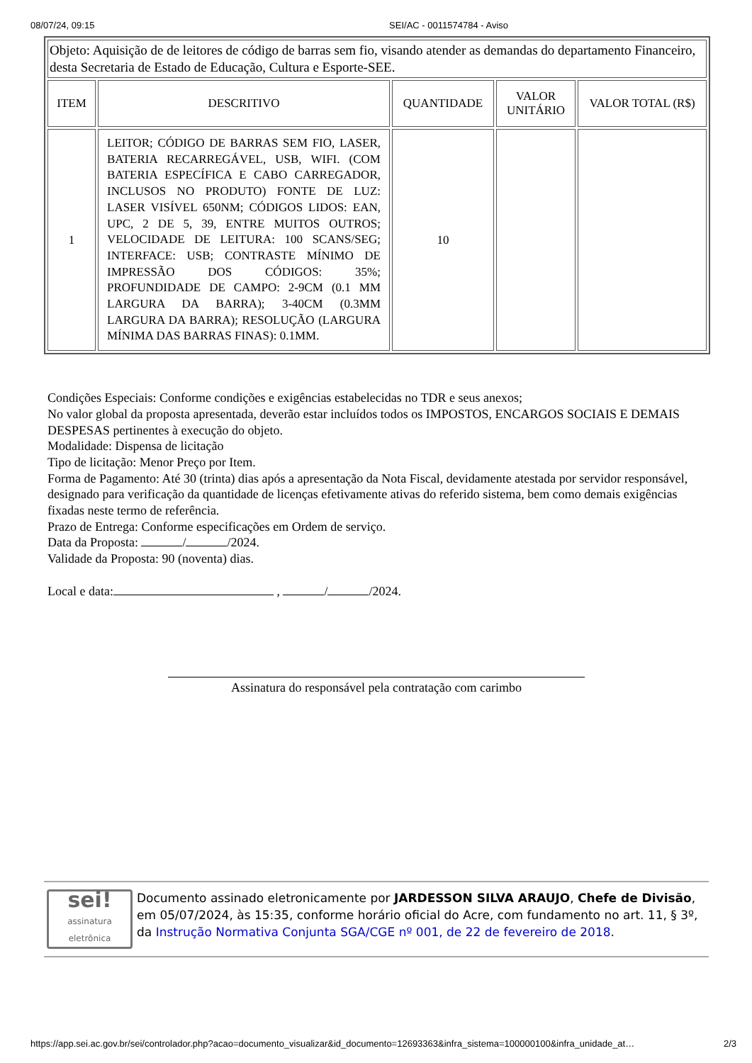08/07/24, 09:15 SEI/AC - 0011574784 - Aviso
| Objeto: Aquisição de de leitores de código de barras sem fio, visando atender as demandas do departamento Financeiro, desta Secretaria de Estado de Educação, Cultura e Esporte-SEE. | | | | |
| ITEM | DESCRITIVO | QUANTIDADE | VALOR UNITÁRIO | VALOR TOTAL (R$) |
| 1 | LEITOR; CÓDIGO DE BARRAS SEM FIO, LASER, BATERIA RECARREGÁVEL, USB, WIFI. (COM BATERIA ESPECÍFICA E CABO CARREGADOR, INCLUSOS NO PRODUTO) FONTE DE LUZ: LASER VISÍVEL 650NM; CÓDIGOS LIDOS: EAN, UPC, 2 DE 5, 39, ENTRE MUITOS OUTROS; VELOCIDADE DE LEITURA: 100 SCANS/SEG; INTERFACE: USB; CONTRASTE MÍNIMO DE IMPRESSÃO DOS CÓDIGOS: 35%; PROFUNDIDADE DE CAMPO: 2-9CM (0.1 MM LARGURA DA BARRA); 3-40CM (0.3MM LARGURA DA BARRA); RESOLUÇÃO (LARGURA MÍNIMA DAS BARRAS FINAS): 0.1MM. | 10 | | |
Condições Especiais: Conforme condições e exigências estabelecidas no TDR e seus anexos;
No valor global da proposta apresentada, deverão estar incluídos todos os IMPOSTOS, ENCARGOS SOCIAIS E DEMAIS DESPESAS pertinentes à execução do objeto.
Modalidade: Dispensa de licitação
Tipo de licitação: Menor Preço por Item.
Forma de Pagamento: Até 30 (trinta) dias após a apresentação da Nota Fiscal, devidamente atestada por servidor responsável, designado para verificação da quantidade de licenças efetivamente ativas do referido sistema, bem como demais exigências fixadas neste termo de referência.
Prazo de Entrega: Conforme especificações em Ordem de serviço.
Data da Proposta: / /2024.
Validade da Proposta: 90 (noventa) dias.
Local e data: , / /2024.
Assinatura do responsável pela contratação com carimbo
sei!
assinatura eletrônica
Documento assinado eletronicamente por JARDESSON SILVA ARAUJO, Chefe de Divisão, em 05/07/2024, às 15:35, conforme horário oficial do Acre, com fundamento no art. 11, § 3º, da Instrução Normativa Conjunta SGA/CGE nº 001, de 22 de fevereiro de 2018.
https://app.sei.ac.gov.br/sei/controlador.php?acao=documento_visualizar&id_documento=12693363&infra_sistema=100000100&infra_unidade_at… 2/3